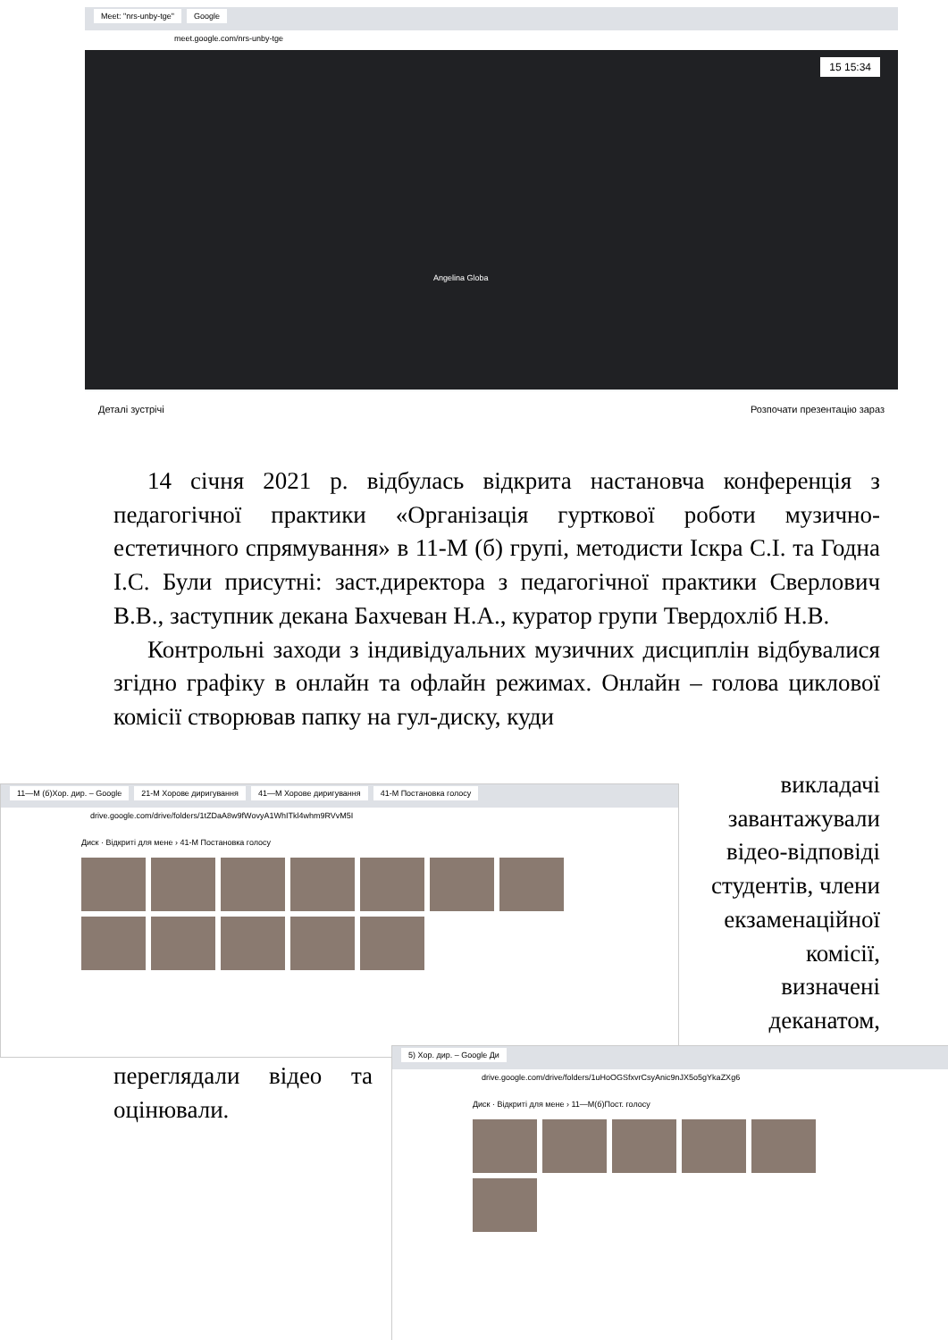Meet: "nrs-unby-tge" Google
meet.google.com/nrs-unby-tge
15 15:34
Angelina Globa
Деталі зустрічі Розпочати презентацію зараз
14 січня 2021 р. відбулась відкрита настановча конференція з педагогічної практики «Організація гурткової роботи музично-естетичного спрямування» в 11-М (б) групі, методисти Іскра С.І. та Годна І.С. Були присутні: заст.директора з педагогічної практики Сверлович В.В., заступник декана Бахчеван Н.А., куратор групи Твердохліб Н.В.
Контрольні заходи з індивідуальних музичних дисциплін відбувалися згідно графіку в онлайн та офлайн режимах. Онлайн – голова циклової комісії створював папку на гул-диску, куди
викладачі
завантажували
відео-відповіді
студентів, члени
екзаменаційної
комісії,
визначені
деканатом,
11—М (б)Хор. дир. – Google 21-М Хорове диригування 41—М Хорове диригування 41-М Постановка голосу
drive.google.com/drive/folders/1tZDaA8w9fWovyA1WhITkl4whm9RVvM5I
Диск · Відкриті для мене › 41-М Постановка голосу
переглядали відео та оцінювали.
5) Хор. дир. – Google Ди
drive.google.com/drive/folders/1uHoOGSfxvrCsyAnic9nJX5o5gYkaZXg6
Диск · Відкриті для мене › 11—М(б)Пост. голосу